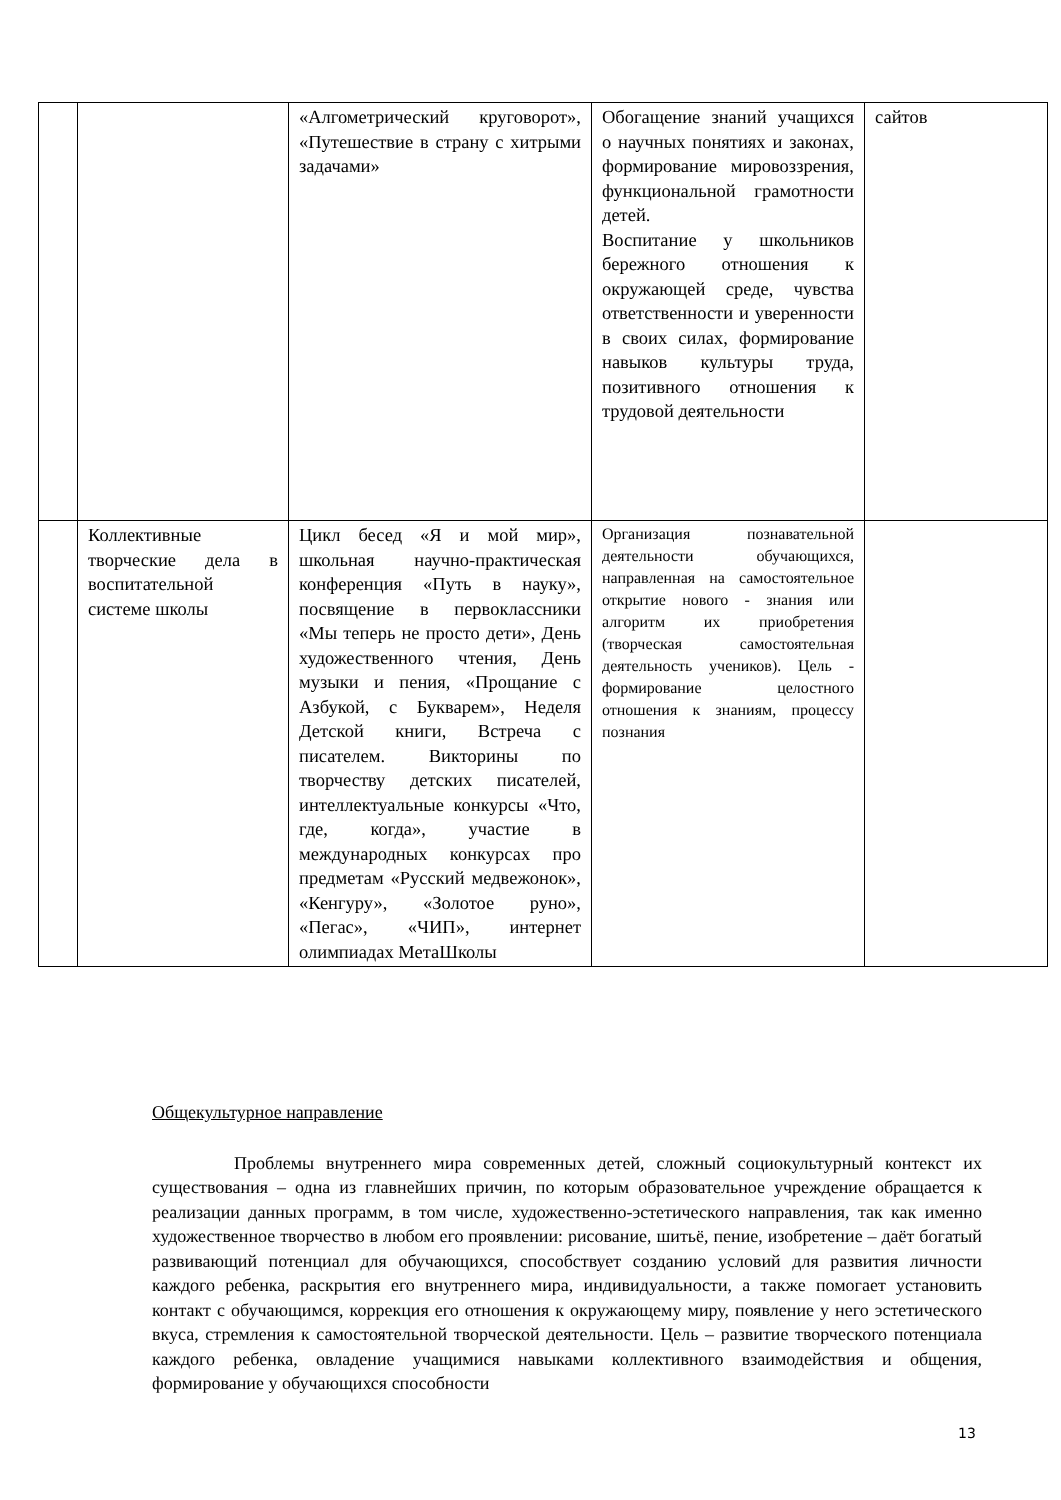| | | «Алгометрический круговорот», «Путешествие в страну с хитрыми задачами» | Обогащение знаний учащихся о научных понятиях и законах, формирование мировоззрения, функциональной грамотности детей. Воспитание у школьников бережного отношения к окружающей среде, чувства ответственности и уверенности в своих силах, формирование навыков культуры труда, позитивного отношения к трудовой деятельности | сайтов |
| | Коллективные творческие дела в воспитательной системе школы | Цикл бесед «Я и мой мир», школьная научно-практическая конференция «Путь в науку», посвящение в первоклассники «Мы теперь не просто дети», День художественного чтения, День музыки и пения, «Прощание с Азбукой, с Букварем», Неделя Детской книги, Встреча с писателем. Викторины по творчеству детских писателей, интеллектуальные конкурсы «Что, где, когда», участие в международных конкурсах про предметам «Русский медвежонок», «Кенгуру», «Золотое руно», «Пегас», «ЧИП», интернет олимпиадах МетаШколы | Организация познавательной деятельности обучающихся, направленная на самостоятельное открытие нового - знания или алгоритм их приобретения (творческая самостоятельная деятельность учеников). Цель - формирование целостного отношения к знаниям, процессу познания | |
Общекультурное направление
Проблемы внутреннего мира современных детей, сложный социокультурный контекст их существования – одна из главнейших причин, по которым образовательное учреждение обращается к реализации данных программ, в том числе, художественно-эстетического направления, так как именно художественное творчество в любом его проявлении: рисование, шитьё, пение, изобретение – даёт богатый развивающий потенциал для обучающихся, способствует созданию условий для развития личности каждого ребенка, раскрытия его внутреннего мира, индивидуальности, а также помогает установить контакт с обучающимся, коррекция его отношения к окружающему миру, появление у него эстетического вкуса, стремления к самостоятельной творческой деятельности. Цель – развитие творческого потенциала каждого ребенка, овладение учащимися навыками коллективного взаимодействия и общения, формирование у обучающихся способности
13